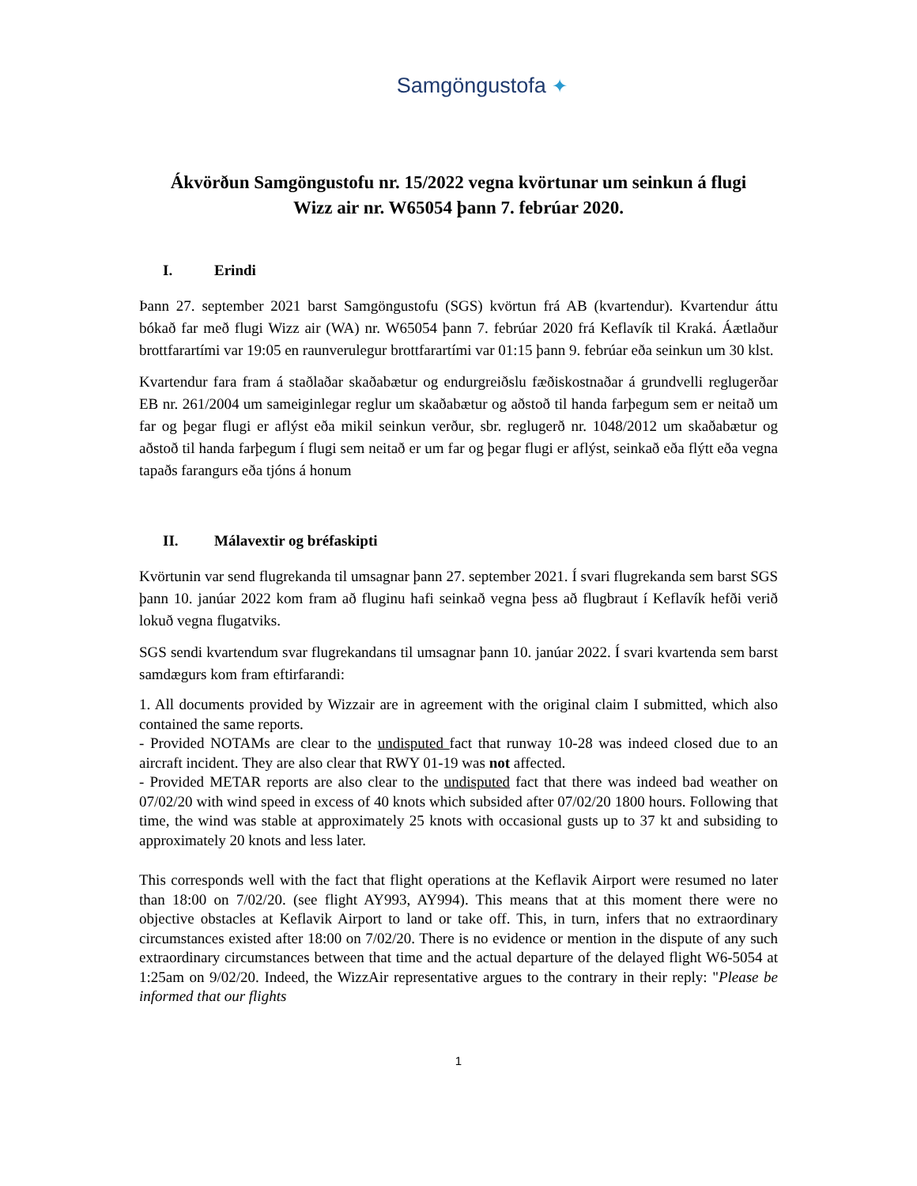Samgöngustofa ✦
Ákvörðun Samgöngustofu nr. 15/2022 vegna kvörtunar um seinkun á flugi
Wizz air nr. W65054 þann 7. febrúar 2020.
I. Erindi
Þann 27. september 2021 barst Samgöngustofu (SGS) kvörtun frá AB (kvartendur). Kvartendur áttu bókað far með flugi Wizz air (WA) nr. W65054 þann 7. febrúar 2020 frá Keflavík til Kraká. Áætlaður brottfarartími var 19:05 en raunverulegur brottfarartími var 01:15 þann 9. febrúar eða seinkun um 30 klst.
Kvartendur fara fram á staðlaðar skaðabætur og endurgreiðslu fæðiskostnaðar á grundvelli reglugerðar EB nr. 261/2004 um sameiginlegar reglur um skaðabætur og aðstoð til handa farþegum sem er neitað um far og þegar flugi er aflýst eða mikil seinkun verður, sbr. reglugerð nr. 1048/2012 um skaðabætur og aðstoð til handa farþegum í flugi sem neitað er um far og þegar flugi er aflýst, seinkað eða flýtt eða vegna tapaðs farangurs eða tjóns á honum
II. Málavextir og bréfaskipti
Kvörtunin var send flugrekanda til umsagnar þann 27. september 2021. Í svari flugrekanda sem barst SGS þann 10. janúar 2022 kom fram að fluginu hafi seinkað vegna þess að flugbraut í Keflavík hefði verið lokuð vegna flugatviks.
SGS sendi kvartendum svar flugrekandans til umsagnar þann 10. janúar 2022. Í svari kvartenda sem barst samdægurs kom fram eftirfarandi:
1. All documents provided by Wizzair are in agreement with the original claim I submitted, which also contained the same reports.
- Provided NOTAMs are clear to the undisputed fact that runway 10-28 was indeed closed due to an aircraft incident. They are also clear that RWY 01-19 was not affected.
- Provided METAR reports are also clear to the undisputed fact that there was indeed bad weather on 07/02/20 with wind speed in excess of 40 knots which subsided after 07/02/20 1800 hours. Following that time, the wind was stable at approximately 25 knots with occasional gusts up to 37 kt and subsiding to approximately 20 knots and less later.
This corresponds well with the fact that flight operations at the Keflavik Airport were resumed no later than 18:00 on 7/02/20. (see flight AY993, AY994). This means that at this moment there were no objective obstacles at Keflavik Airport to land or take off. This, in turn, infers that no extraordinary circumstances existed after 18:00 on 7/02/20. There is no evidence or mention in the dispute of any such extraordinary circumstances between that time and the actual departure of the delayed flight W6-5054 at 1:25am on 9/02/20. Indeed, the WizzAir representative argues to the contrary in their reply: "Please be informed that our flights
1